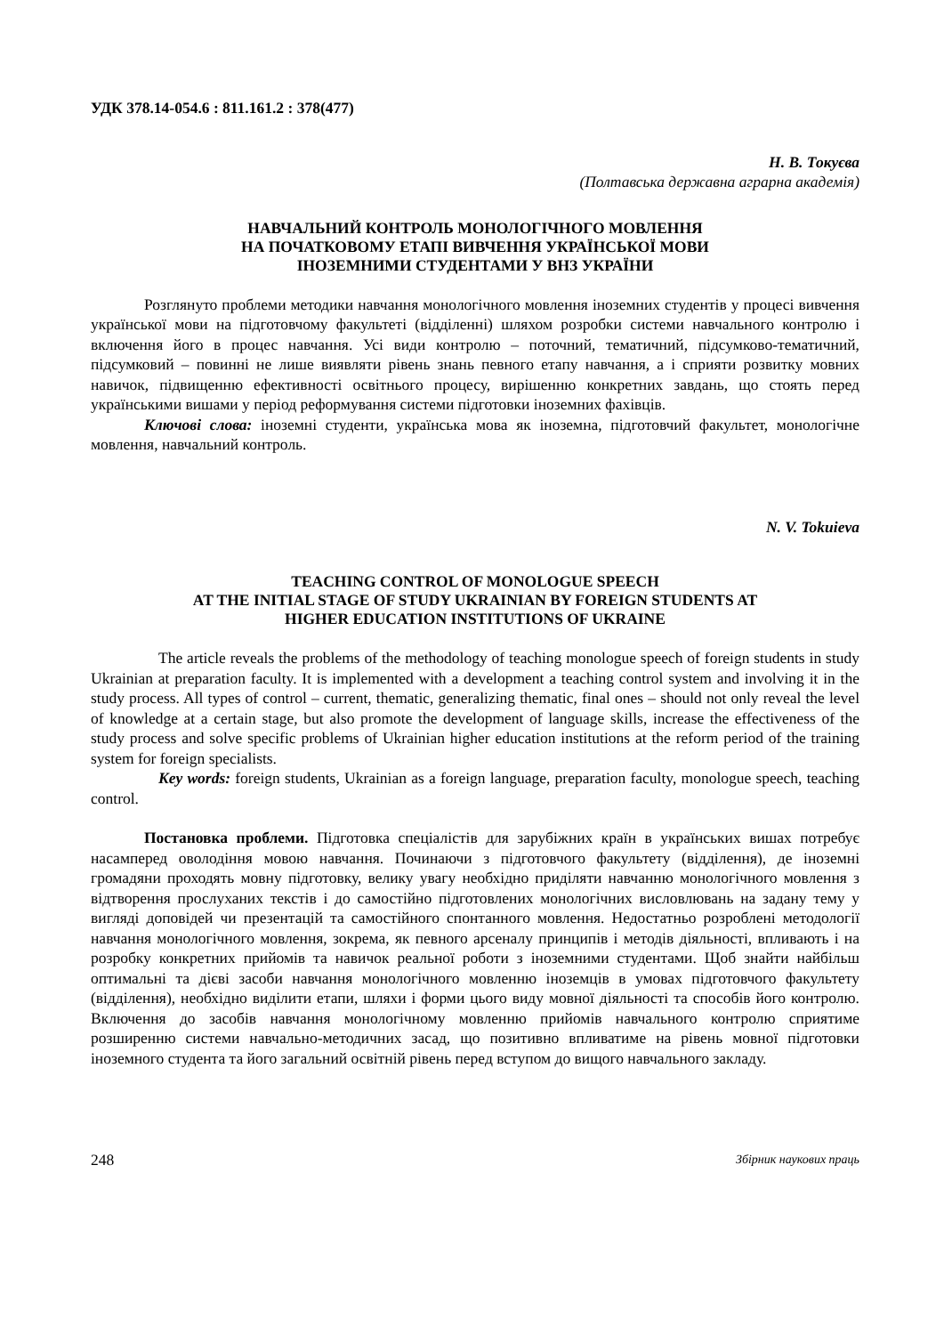УДК 378.14-054.6 : 811.161.2 : 378(477)
Н. В. Токуєва
(Полтавська державна аграрна академія)
НАВЧАЛЬНИЙ КОНТРОЛЬ МОНОЛОГІЧНОГО МОВЛЕННЯ
НА ПОЧАТКОВОМУ ЕТАПІ ВИВЧЕННЯ УКРАЇНСЬКОЇ МОВИ
ІНОЗЕМНИМИ СТУДЕНТАМИ У ВНЗ УКРАЇНИ
Розглянуто проблеми методики навчання монологічного мовлення іноземних студентів у процесі вивчення української мови на підготовчому факультеті (відділенні) шляхом розробки системи навчального контролю і включення його в процес навчання. Усі види контролю – поточний, тематичний, підсумково-тематичний, підсумковий – повинні не лише виявляти рівень знань певного етапу навчання, а і сприяти розвитку мовних навичок, підвищенню ефективності освітнього процесу, вирішенню конкретних завдань, що стоять перед українськими вишами у період реформування системи підготовки іноземних фахівців.
Ключові слова: іноземні студенти, українська мова як іноземна, підготовчий факультет, монологічне мовлення, навчальний контроль.
N. V. Tokuieva
TEACHING CONTROL OF MONOLOGUE SPEECH
AT THE INITIAL STAGE OF STUDY UKRAINIAN BY FOREIGN STUDENTS AT
HIGHER EDUCATION INSTITUTIONS OF UKRAINE
The article reveals the problems of the methodology of teaching monologue speech of foreign students in study Ukrainian at preparation faculty. It is implemented with a development a teaching control system and involving it in the study process. All types of control – current, thematic, generalizing thematic, final ones – should not only reveal the level of knowledge at a certain stage, but also promote the development of language skills, increase the effectiveness of the study process and solve specific problems of Ukrainian higher education institutions at the reform period of the training system for foreign specialists.
Key words: foreign students, Ukrainian as a foreign language, preparation faculty, monologue speech, teaching control.
Постановка проблеми. Підготовка спеціалістів для зарубіжних країн в українських вишах потребує насамперед оволодіння мовою навчання. Починаючи з підготовчого факультету (відділення), де іноземні громадяни проходять мовну підготовку, велику увагу необхідно приділяти навчанню монологічного мовлення з відтворення прослуханих текстів і до самостійно підготовлених монологічних висловлювань на задану тему у вигляді доповідей чи презентацій та самостійного спонтанного мовлення. Недостатньо розроблені методології навчання монологічного мовлення, зокрема, як певного арсеналу принципів і методів діяльності, впливають і на розробку конкретних прийомів та навичок реальної роботи з іноземними студентами. Щоб знайти найбільш оптимальні та дієві засоби навчання монологічного мовленню іноземців в умовах підготовчого факультету (відділення), необхідно виділити етапи, шляхи і форми цього виду мовної діяльності та способів його контролю. Включення до засобів навчання монологічному мовленню прийомів навчального контролю сприятиме розширенню системи навчально-методичних засад, що позитивно впливатиме на рівень мовної підготовки іноземного студента та його загальний освітній рівень перед вступом до вищого навчального закладу.
248 Збірник наукових праць